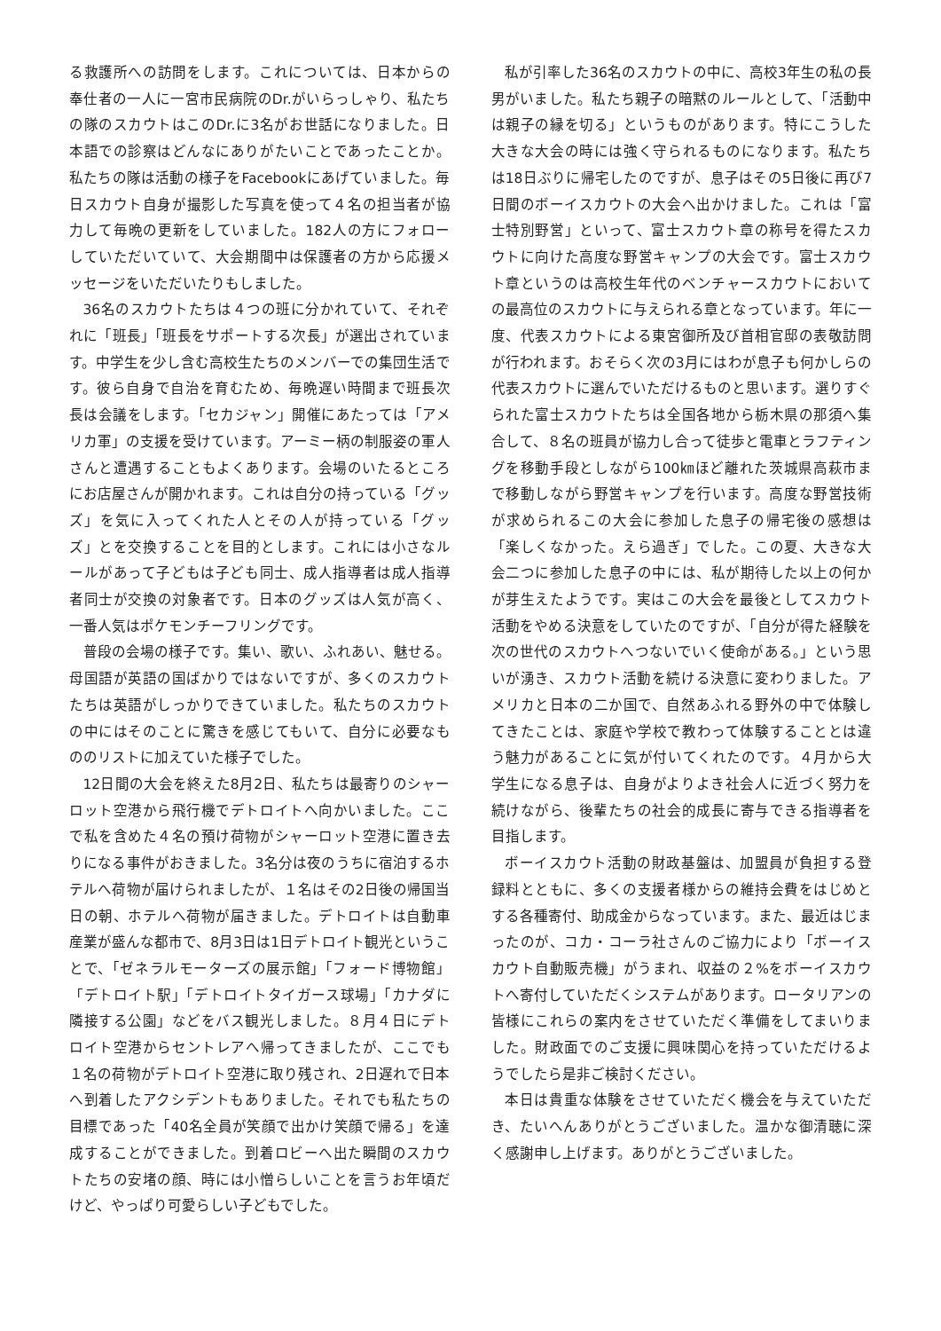る救護所への訪問をします。これについては、日本からの奉仕者の一人に一宮市民病院のDr.がいらっしゃり、私たちの隊のスカウトはこのDr.に3名がお世話になりました。日本語での診察はどんなにありがたいことであったことか。私たちの隊は活動の様子をFacebookにあげていました。毎日スカウト自身が撮影した写真を使って４名の担当者が協力して毎晩の更新をしていました。182人の方にフォローしていただいていて、大会期間中は保護者の方から応援メッセージをいただいたりもしました。
36名のスカウトたちは４つの班に分かれていて、それぞれに「班長」「班長をサポートする次長」が選出されています。中学生を少し含む高校生たちのメンバーでの集団生活です。彼ら自身で自治を育むため、毎晩遅い時間まで班長次長は会議をします。「セカジャン」開催にあたっては「アメリカ軍」の支援を受けています。アーミー柄の制服姿の軍人さんと遭遇することもよくあります。会場のいたるところにお店屋さんが開かれます。これは自分の持っている「グッズ」を気に入ってくれた人とその人が持っている「グッズ」とを交換することを目的とします。これには小さなルールがあって子どもは子ども同士、成人指導者は成人指導者同士が交換の対象者です。日本のグッズは人気が高く、一番人気はポケモンチーフリングです。
普段の会場の様子です。集い、歌い、ふれあい、魅せる。母国語が英語の国ばかりではないですが、多くのスカウトたちは英語がしっかりできていました。私たちのスカウトの中にはそのことに驚きを感じてもいて、自分に必要なもののリストに加えていた様子でした。
12日間の大会を終えた8月2日、私たちは最寄りのシャーロット空港から飛行機でデトロイトへ向かいました。ここで私を含めた４名の預け荷物がシャーロット空港に置き去りになる事件がおきました。3名分は夜のうちに宿泊するホテルへ荷物が届けられましたが、１名はその2日後の帰国当日の朝、ホテルへ荷物が届きました。デトロイトは自動車産業が盛んな都市で、8月3日は1日デトロイト観光ということで、「ゼネラルモーターズの展示館」「フォード博物館」「デトロイト駅」「デトロイトタイガース球場」「カナダに隣接する公園」などをバス観光しました。８月４日にデトロイト空港からセントレアへ帰ってきましたが、ここでも１名の荷物がデトロイト空港に取り残され、2日遅れで日本へ到着したアクシデントもありました。それでも私たちの目標であった「40名全員が笑顔で出かけ笑顔で帰る」を達成することができました。到着ロビーへ出た瞬間のスカウトたちの安堵の顔、時には小憎らしいことを言うお年頃だけど、やっぱり可愛らしい子どもでした。
私が引率した36名のスカウトの中に、高校3年生の私の長男がいました。私たち親子の暗黙のルールとして、「活動中は親子の縁を切る」というものがあります。特にこうした大きな大会の時には強く守られるものになります。私たちは18日ぶりに帰宅したのですが、息子はその5日後に再び7日間のボーイスカウトの大会へ出かけました。これは「富士特別野営」といって、富士スカウト章の称号を得たスカウトに向けた高度な野営キャンプの大会です。富士スカウト章というのは高校生年代のベンチャースカウトにおいての最高位のスカウトに与えられる章となっています。年に一度、代表スカウトによる東宮御所及び首相官邸の表敬訪問が行われます。おそらく次の3月にはわが息子も何かしらの代表スカウトに選んでいただけるものと思います。選りすぐられた富士スカウトたちは全国各地から栃木県の那須へ集合して、８名の班員が協力し合って徒歩と電車とラフティングを移動手段としながら100㎞ほど離れた茨城県高萩市まで移動しながら野営キャンプを行います。高度な野営技術が求められるこの大会に参加した息子の帰宅後の感想は「楽しくなかった。えら過ぎ」でした。この夏、大きな大会二つに参加した息子の中には、私が期待した以上の何かが芽生えたようです。実はこの大会を最後としてスカウト活動をやめる決意をしていたのですが、「自分が得た経験を次の世代のスカウトへつないでいく使命がある。」という思いが湧き、スカウト活動を続ける決意に変わりました。アメリカと日本の二か国で、自然あふれる野外の中で体験してきたことは、家庭や学校で教わって体験することとは違う魅力があることに気が付いてくれたのです。４月から大学生になる息子は、自身がよりよき社会人に近づく努力を続けながら、後輩たちの社会的成長に寄与できる指導者を目指します。
ボーイスカウト活動の財政基盤は、加盟員が負担する登録料とともに、多くの支援者様からの維持会費をはじめとする各種寄付、助成金からなっています。また、最近はじまったのが、コカ・コーラ社さんのご協力により「ボーイスカウト自動販売機」がうまれ、収益の２%をボーイスカウトへ寄付していただくシステムがあります。ロータリアンの皆様にこれらの案内をさせていただく準備をしてまいりました。財政面でのご支援に興味関心を持っていただけるようでしたら是非ご検討ください。
本日は貴重な体験をさせていただく機会を与えていただき、たいへんありがとうございました。温かな御清聴に深く感謝申し上げます。ありがとうございました。